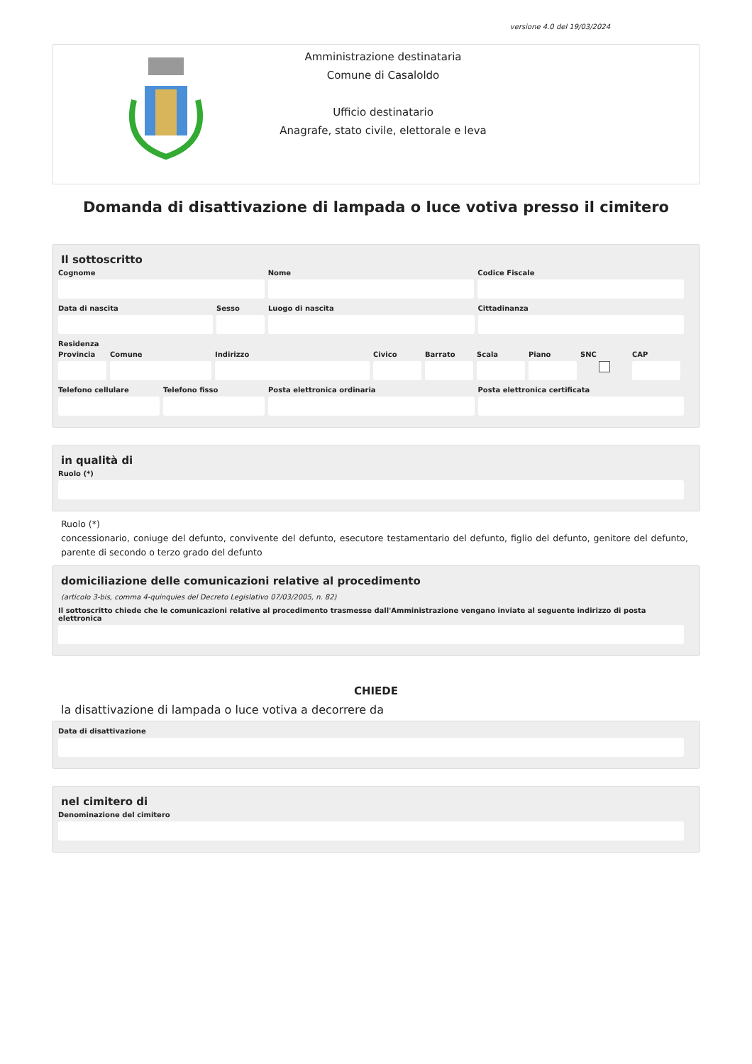versione 4.0 del 19/03/2024
Amministrazione destinataria
Comune di Casaloldo
Ufficio destinatario
Anagrafe, stato civile, elettorale e leva
Domanda di disattivazione di lampada o luce votiva presso il cimitero
Il sottoscritto
Cognome Nome Codice Fiscale
Data di nascita Sesso Luogo di nascita Cittadinanza
Residenza
Provincia Comune Indirizzo Civico Barrato Scala Piano SNC CAP
Telefono cellulare Telefono fisso Posta elettronica ordinaria Posta elettronica certificata
in qualità di
Ruolo (*)
Ruolo (*)
concessionario, coniuge del defunto, convivente del defunto, esecutore testamentario del defunto, figlio del defunto, genitore del defunto, parente di secondo o terzo grado del defunto
domiciliazione delle comunicazioni relative al procedimento
(articolo 3-bis, comma 4-quinquies del Decreto Legislativo 07/03/2005, n. 82)
Il sottoscritto chiede che le comunicazioni relative al procedimento trasmesse dall'Amministrazione vengano inviate al seguente indirizzo di posta elettronica
CHIEDE
la disattivazione di lampada o luce votiva a decorrere da
Data di disattivazione
nel cimitero di
Denominazione del cimitero